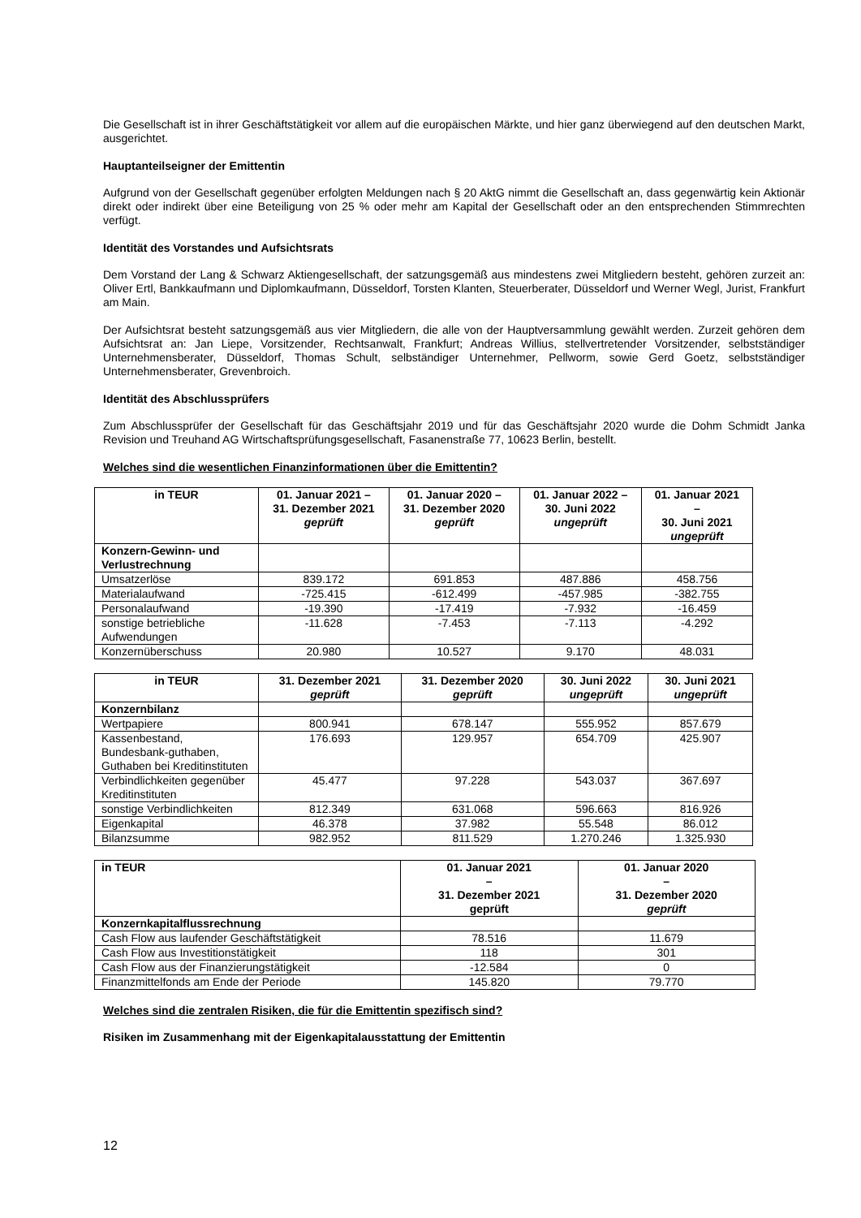Die Gesellschaft ist in ihrer Geschäftstätigkeit vor allem auf die europäischen Märkte, und hier ganz überwiegend auf den deutschen Markt, ausgerichtet.
Hauptanteilseigner der Emittentin
Aufgrund von der Gesellschaft gegenüber erfolgten Meldungen nach § 20 AktG nimmt die Gesellschaft an, dass gegenwärtig kein Aktionär direkt oder indirekt über eine Beteiligung von 25 % oder mehr am Kapital der Gesellschaft oder an den entsprechenden Stimmrechten verfügt.
Identität des Vorstandes und Aufsichtsrats
Dem Vorstand der Lang & Schwarz Aktiengesellschaft, der satzungsgemäß aus mindestens zwei Mitgliedern besteht, gehören zurzeit an: Oliver Ertl, Bankkaufmann und Diplomkaufmann, Düsseldorf, Torsten Klanten, Steuerberater, Düsseldorf und Werner Wegl, Jurist, Frankfurt am Main.
Der Aufsichtsrat besteht satzungsgemäß aus vier Mitgliedern, die alle von der Hauptversammlung gewählt werden. Zurzeit gehören dem Aufsichtsrat an: Jan Liepe, Vorsitzender, Rechtsanwalt, Frankfurt; Andreas Willius, stellvertretender Vorsitzender, selbstständiger Unternehmensberater, Düsseldorf, Thomas Schult, selbständiger Unternehmer, Pellworm, sowie Gerd Goetz, selbstständiger Unternehmensberater, Grevenbroich.
Identität des Abschlussprüfers
Zum Abschlussprüfer der Gesellschaft für das Geschäftsjahr 2019 und für das Geschäftsjahr 2020 wurde die Dohm Schmidt Janka Revision und Treuhand AG Wirtschaftsprüfungsgesellschaft, Fasanenstraße 77, 10623 Berlin, bestellt.
Welches sind die wesentlichen Finanzinformationen über die Emittentin?
| in TEUR | 01. Januar 2021 – 31. Dezember 2021 geprüft | 01. Januar 2020 – 31. Dezember 2020 geprüft | 01. Januar 2022 – 30. Juni 2022 ungeprüft | 01. Januar 2021 – 30. Juni 2021 ungeprüft |
| --- | --- | --- | --- | --- |
| Konzern-Gewinn- und Verlustrechnung | | | | |
| Umsatzerlöse | 839.172 | 691.853 | 487.886 | 458.756 |
| Materialaufwand | -725.415 | -612.499 | -457.985 | -382.755 |
| Personalaufwand | -19.390 | -17.419 | -7.932 | -16.459 |
| sonstige betriebliche Aufwendungen | -11.628 | -7.453 | -7.113 | -4.292 |
| Konzernüberschuss | 20.980 | 10.527 | 9.170 | 48.031 |
| in TEUR | 31. Dezember 2021 geprüft | 31. Dezember 2020 geprüft | 30. Juni 2022 ungeprüft | 30. Juni 2021 ungeprüft |
| --- | --- | --- | --- | --- |
| Konzernbilanz | | | | |
| Wertpapiere | 800.941 | 678.147 | 555.952 | 857.679 |
| Kassenbestand, Bundesbank-guthaben, Guthaben bei Kreditinstituten | 176.693 | 129.957 | 654.709 | 425.907 |
| Verbindlichkeiten gegenüber Kreditinstituten | 45.477 | 97.228 | 543.037 | 367.697 |
| sonstige Verbindlichkeiten | 812.349 | 631.068 | 596.663 | 816.926 |
| Eigenkapital | 46.378 | 37.982 | 55.548 | 86.012 |
| Bilanzsumme | 982.952 | 811.529 | 1.270.246 | 1.325.930 |
| in TEUR | 01. Januar 2021 – 31. Dezember 2021 geprüft | 01. Januar 2020 – 31. Dezember 2020 geprüft |
| --- | --- | --- |
| Konzernkapitalflussrechnung | | |
| Cash Flow aus laufender Geschäftstätigkeit | 78.516 | 11.679 |
| Cash Flow aus Investitionstätigkeit | 118 | 301 |
| Cash Flow aus der Finanzierungstätigkeit | -12.584 | 0 |
| Finanzmittelfonds am Ende der Periode | 145.820 | 79.770 |
Welches sind die zentralen Risiken, die für die Emittentin spezifisch sind?
Risiken im Zusammenhang mit der Eigenkapitalausstattung der Emittentin
12